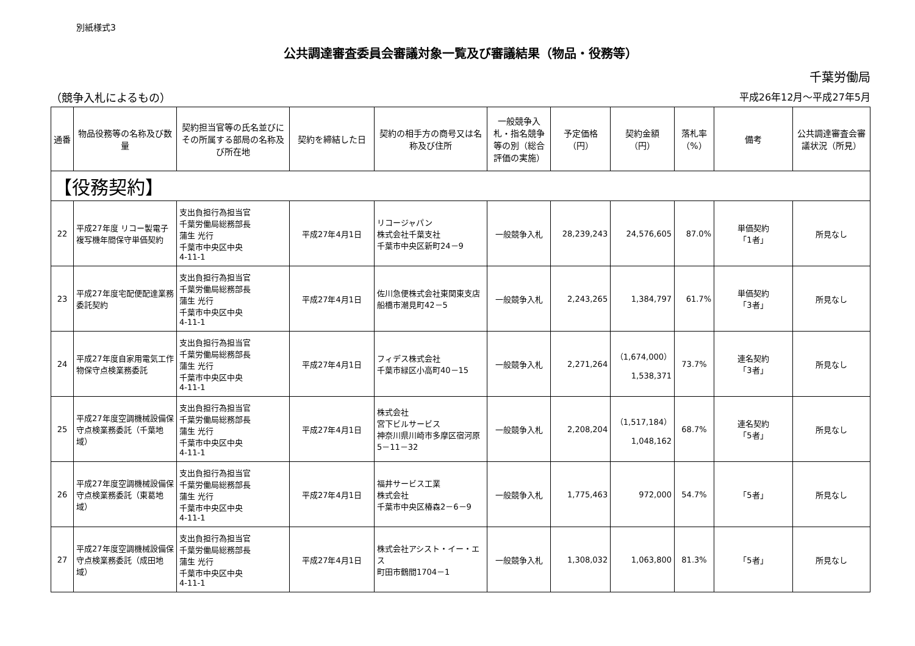別紙様式3
公共調達審査委員会審議対象一覧及び審議結果（物品・役務等）
千葉労働局
（競争入札によるもの） 平成26年12月～平成27年5月
| 通番 | 物品役務等の名称及び数量 | 契約担当官等の氏名並びにその所属する部局の名称及び所在地 | 契約を締結した日 | 契約の相手方の商号又は名称及び住所 | 一般競争入札・指名競争等の別（総合評価の実施） | 予定価格（円） | 契約金額（円） | 落札率（%） | 備考 | 公共調達審査会審議状況（所見） |
| --- | --- | --- | --- | --- | --- | --- | --- | --- | --- | --- |
| 【役務契約】 | | | | | | | | | | |
| 22 | 平成27年度 リコー製電子複写機年間保守単価契約 | 支出負担行為担当官 千葉労働局総務部長 蒲生 光行 千葉市中央区中央 4-11-1 | 平成27年4月1日 | リコージャパン 株式会社千葉支社 千葉市中央区新町24－9 | 一般競争入札 | 28,239,243 | 24,576,605 | 87.0% | 単価契約 「1者」 | 所見なし |
| 23 | 平成27年度宅配便配達業務委託契約 | 支出負担行為担当官 千葉労働局総務部長 蒲生 光行 千葉市中央区中央 4-11-1 | 平成27年4月1日 | 佐川急便株式会社東関東支店 船橋市潮見町42－5 | 一般競争入札 | 2,243,265 | 1,384,797 | 61.7% | 単価契約 「3者」 | 所見なし |
| 24 | 平成27年度自家用電気工作物保守点検業務委託 | 支出負担行為担当官 千葉労働局総務部長 蒲生 光行 千葉市中央区中央 4-11-1 | 平成27年4月1日 | フィデス株式会社 千葉市緑区小高町40－15 | 一般競争入札 | 2,271,264 | （1,674,000） 1,538,371 | 73.7% | 連名契約 「3者」 | 所見なし |
| 25 | 平成27年度空調機械設備保守点検業務委託（千葉地域） | 支出負担行為担当官 千葉労働局総務部長 蒲生 光行 千葉市中央区中央 4-11-1 | 平成27年4月1日 | 株式会社 宮下ビルサービス 神奈川県川崎市多摩区宿河原5－11－32 | 一般競争入札 | 2,208,204 | （1,517,184） 1,048,162 | 68.7% | 連名契約 「5者」 | 所見なし |
| 26 | 平成27年度空調機械設備保守点検業務委託（東葛地域） | 支出負担行為担当官 千葉労働局総務部長 蒲生 光行 千葉市中央区中央 4-11-1 | 平成27年4月1日 | 福井サービス工業 株式会社 千葉市中央区椿森2－6－9 | 一般競争入札 | 1,775,463 | 972,000 | 54.7% | 「5者」 | 所見なし |
| 27 | 平成27年度空調機械設備保守点検業務委託（成田地域） | 支出負担行為担当官 千葉労働局総務部長 蒲生 光行 千葉市中央区中央 4-11-1 | 平成27年4月1日 | 株式会社アシスト・イー・エス 町田市鶴間1704－1 | 一般競争入札 | 1,308,032 | 1,063,800 | 81.3% | 「5者」 | 所見なし |